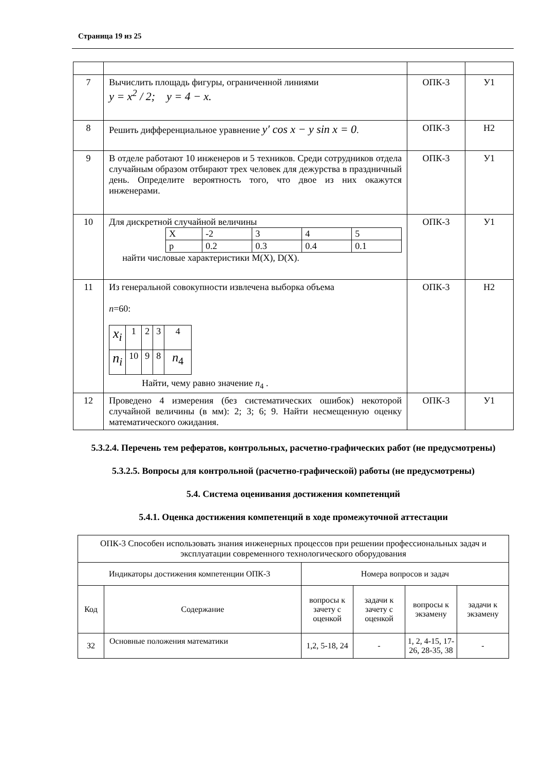Страница 19 из 25
| 7 | Вычислить площадь фигуры, ограниченной линиями y = x<sup>2</sup> / 2; y = 4 − x. | ОПК-3 | У1 |
| 8 | Решить дифференциальное уравнение y′ cos x − y sin x = 0 . | ОПК-3 | Н2 |
| 9 | В отделе работают 10 инженеров и 5 техников. Среди сотрудников отдела случайным образом отбирают трех человек для дежурства в праздничный день. Определите вероятность того, что двое из них окажутся инженерами. | ОПК-3 | У1 |
| 10 | Для дискретной случайной величины / X / -2 / 3 / 4 / 5 / / p / 0.2 / 0.3 / 0.4 / 0.1 / найти числовые характеристики M(X), D(X). | ОПК-3 | У1 |
| 11 | Из генеральной совокупности извлечена выборка объема n =60: / x<sub>i</sub> / 1 / 2 / 3 / 4 / / n<sub>i</sub> / 10 / 9 / 8 / n<sub>4</sub> / Найти, чему равно значение n<sub>4</sub> . | ОПК-3 | Н2 |
| 12 | Проведено 4 измерения (без систематических ошибок) некоторой случайной величины (в мм): 2; 3; 6; 9. Найти несмещенную оценку математического ожидания. | ОПК-3 | У1 |
5.3.2.4. Перечень тем рефератов, контрольных, расчетно-графических работ (не предусмотрены)
5.3.2.5. Вопросы для контрольной (расчетно-графической) работы (не предусмотрены)
5.4. Система оценивания достижения компетенций
5.4.1. Оценка достижения компетенций в ходе промежуточной аттестации
| ОПК-3 Способен использовать знания инженерных процессов при решении профессиональных задач и эксплуатации современного технологического оборудования | | | | | |
| Индикаторы достижения компетенции ОПК-3 | | Номера вопросов и задач | | | |
| Код | Содержание | вопросы к зачету с оценкой | задачи к зачету с оценкой | вопросы к экзамену | задачи к экзамену |
| З2 | Основные положения математики | 1,2, 5-18, 24 | - | 1, 2, 4-15, 17-26, 28-35, 38 | - |